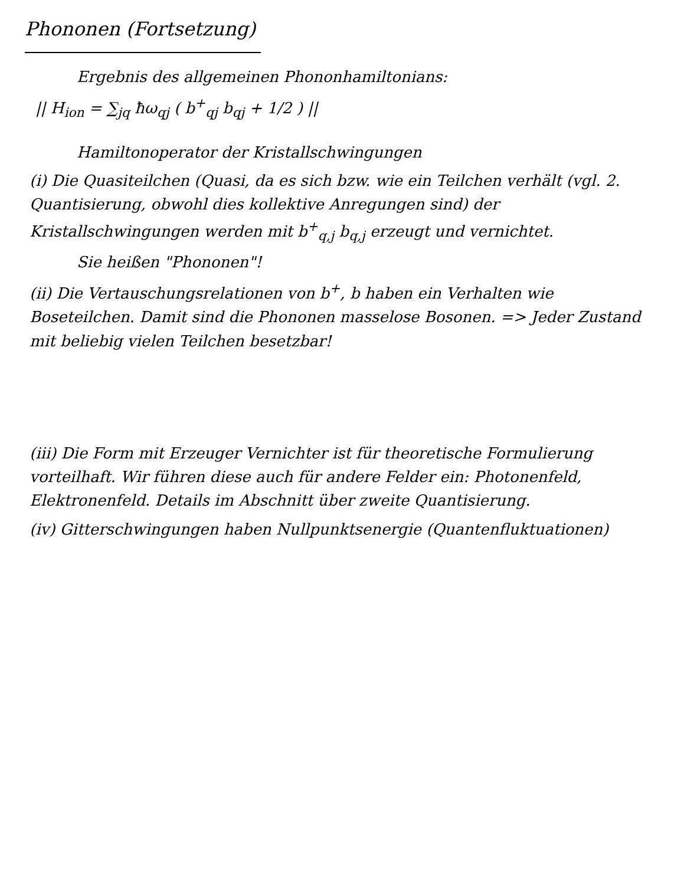Phononen (Fortsetzung)
Ergebnis des allgemeinen Phononhamiltonians:
|| H<sub>ion</sub> = ∑<sub>jq</sub> ħω<sub>qj</sub> ( b<sup>+</sup><sub>qj</sub> b<sub>qj</sub> + 1/2 ) ||
Hamiltonoperator der Kristallschwingungen
(i) Die Quasiteilchen (Quasi, da es sich bzw. wie ein Teilchen verhält (vgl. 2. Quantisierung, obwohl dies kollektive Anregungen sind) der Kristallschwingungen werden mit b<sup>+</sup><sub>q,j</sub> b<sub>q,j</sub> erzeugt und vernichtet.
Sie heißen "Phononen"!
(ii) Die Vertauschungsrelationen von b<sup>+</sup>, b haben ein Verhalten wie Boseteilchen. Damit sind die Phononen masselose Bosonen. => Jeder Zustand mit beliebig vielen Teilchen besetzbar!
(iii) Die Form mit Erzeuger Vernichter ist für theoretische Formulierung vorteilhaft. Wir führen diese auch für andere Felder ein: Photonenfeld, Elektronenfeld. Details im Abschnitt über zweite Quantisierung.
(iv) Gitterschwingungen haben Nullpunktsenergie (Quantenfluktuationen)